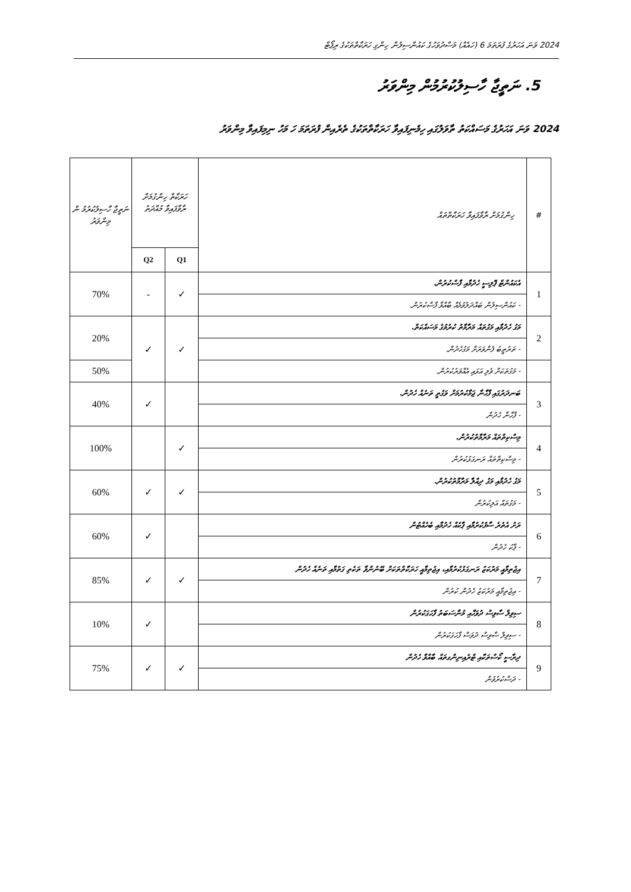2024 ވަނަ އަހަރުގެ ފުރަތަމަ 6 (ހައެއް) މަސްދުވަހުގެ ކައުންސިލުން ހިންގި ހަރަކާތްތަކުގެ ރިޕޯޓް
5. ނަތީޖާ ހާސިލުކުރުމުން މިންވަރު
2024 ވަނަ އަހަރުގެ މަސައްކަތު ތާވަލުގައި ހިމެނިފައިވާ ހަރަކާތްތަކުގެ ތެރެއިން ފުރަތަމަ ހަ މަހު ނިމިފައިވާ މިންވަރު
| # | ހިންގުމަށް ރާވާފައިވާ ހަރަކާތްތައް | ހަރަކާތް ހިންގުމަށް ރާވާފައިވާ މުއްދަތު | | ނަތީޖާ ހާސިލުކުރުމު ން މިންވަރު |
| --- | --- | --- | --- | --- |
| | | Q1 | Q2 | |
| 1 | އެކައުންޓް ޕޮލިސީ ހެދުމާއި ފާސްކުރުން. | ✓ | - | 70% |
| | - ކައުންސިލުން ބައްދަލުވުމެއް ބާއްވާ ފާސްކުރުން. | | | |
| 2 | މަގު ހެދުމާއި މަގުތައް މަރާމާތު ކުރުމުގެ މަސައްކަތް. | ✓ | ✓ | 20% |
| | - ތަރުތީބު ފެންވަރަށް މަގުހެދުން. | | | |
| | - މަގުތަކަށް ވެލި އަޅައި އެއްވަރުކުރުން. | | | 50% |
| 3 | ބަނދަރުގައި ފާހާނާ ޖަމާކުރުމަށް ވަގުތީ ތަނެއް ހެދުން. | | ✓ | 40% |
| | - ފާހާނާ ހެދުން | | | |
| 4 | މިސްކިތްތައް މަރާމާތުކުރުން. | ✓ | | 100% |
| | - މިސްކިތްތައް ރަނގަޅުކުރުން | | | |
| 5 | މަގު ހެދުމާއި މަގު ދިއްލާ މަރާމާތުކުރުން. | ✓ | ✓ | 60% |
| | - މަގުތައް އަލިކުރުން | | | |
| 6 | ރަށު އެތެރެ ސާފުކުރުމާއި ޕާކެއް ހެދުމާއި ބެހެއްޓުން | | ✓ | 60% |
| | - ޕާކު ހެދުން | | | |
| 7 | އިޖުތިމާއީ މަރުކަޒު ރަނގަޅުކުރުމާއި، އިޖުތިމާއީ ހަރަކާތްތަކަށް ބޭނުންވާ ތަކެތި ގަތުމާއި ތަނެއް ހެދުން | ✓ | ✓ | 85% |
| | - އިޖުތިމާއީ މަރުކަޒު ހެދުން ކުރުން | | | |
| 8 | ސިވިލް ސާވިސް ދުވަހާއި މުނާސަބަތު ފާހަގަކުރުން | | ✓ | 10% |
| | - ސިވިލް ސާވިސް ދުވަސް ފާހަގަކުރުން | | | |
| 9 | ދިރާސީ ކޯސްތަކާއި ޓްރެއިނިންގތައް ބާއްވާ ހެދުން | ✓ | ✓ | 75% |
| | - ދަސްކުރުވުން | | | |